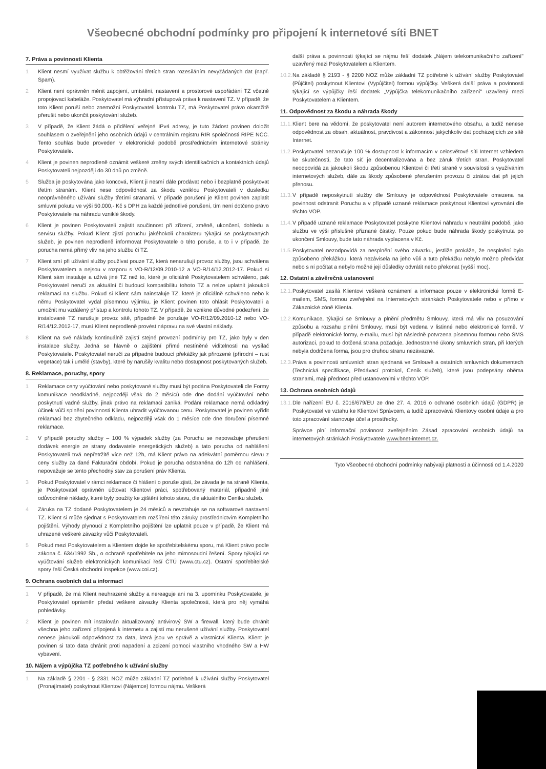Všeobecné obchodní podmínky pro připojení k internetové síti BNET
7. Práva a povinnosti Klienta
1 Klient nesmí využívat službu k obtěžování třetích stran rozesíláním nevyžádaných dat (např. Spam).
2 Klient není oprávněn měnit zapojení, umístění, nastavení a prostorové uspořádání TZ včetně propojovací kabeláže. Poskytovatel má výhradní přístupová práva k nastavení TZ. V případě, že toto Klient poruší nebo znemožní Poskytovateli kontrolu TZ, má Poskytovatel právo okamžitě přerušit nebo ukončit poskytování služeb.
3 V případě, že Klient žádá o přidělení veřejné IPv4 adresy, je tuto žádost povinen doložit souhlasem o zveřejnění jeho osobních údajů v centrálním registru RIR společnosti RIPE NCC. Tento souhlas bude proveden v elektronické podobě prostřednictvím internetové stránky Poskytovatele.
4 Klient je povinen neprodleně oznámit veškeré změny svých identifikačních a kontaktních údajů Poskytovateli nejpozději do 30 dnů po změně.
5 Služba je poskytována jako koncová, Klient ji nesmí dále prodávat nebo i bezplatně poskytovat třetím stranám. Klient nese odpovědnost za škodu vzniklou Poskytovateli v dusledku neoprávněného užívání služby třetími stranami. V případě porušení je Klient povinen zaplatit smluvní pokutu ve výši 50.000,- Kč s DPH za každé jednotlivé porušení, tím není dotčeno právo Poskytovatele na náhradu vzniklé škody.
6 Klient je povinen Poskytovateli zajistit součinnost při zřízení, změně, ukončení, dohledu a servisu služby. Pokud Klient zjistí poruchu jakéhokoli charakteru týkající se poskytovaných služeb, je povinen neprodleně informovat Poskytovatele o této poruše, a to i v případě, že porucha nemá přímý vliv na jeho službu či TZ.
7 Klient smí při užívání služby používat pouze TZ, která nenarušují provoz služby, jsou schválena Poskytovatelem a nejsou v rozporu s VO-R/12/09.2010-12 a VO-R/14/12.2012-17. Pokud si Klient sám instaluje a užívá jiné TZ než to, které je oficiálně Poskytovatelem schváleno, pak Poskytovatel neručí za aktuální či budoucí kompatibilitu tohoto TZ a nelze uplatnit jakoukoli reklamaci na službu. Pokud si Klient sám nainstaluje TZ, které je oficiálně schváleno nebo k němu Poskytovatel vydal písemnou výjimku, je Klient povinen toto ohlásit Poskytovateli a umožnit mu vzdálený přístup a kontrolu tohoto TZ. V případě, že vznikne důvodné podezření, že instalované TZ narušuje provoz sítě, případně že porušuje VO-R/12/09.2010-12 nebo VO-R/14/12.2012-17, musí Klient neprodleně provést nápravu na své vlastní náklady.
8 Klient na své náklady kontinuálně zajistí stejné provozní podmínky pro TZ, jako byly v den instalace služby. Jedná se hlavně o zajištění přímé nestíněné viditelnosti na vysílač Poskytovatele. Poskytovatel neručí za případné budoucí překážky jak přirozené (přírodní – rust vegetace) tak i umělé (stavby), které by narušily kvalitu nebo dostupnost poskytovaných služeb.
8. Reklamace, poruchy, spory
1 Reklamace ceny vyúčtování nebo poskytované služby musí být podána Poskytovateli dle Formy komunikace neodkladně, nejpozději však do 2 měsíců ode dne dodání vyúčtování nebo poskytnutí vadné služby, jinak právo na reklamaci zaniká. Podání reklamace nemá odkladný účinek vůči splnění povinnosti Klienta uhradit vyúčtovanou cenu. Poskytovatel je povinen vyřídit reklamaci bez zbytečného odkladu, nejpozději však do 1 měsíce ode dne doručení písemné reklamace.
2 V případě poruchy služby – 100 % výpadek služby (za Poruchu se nepovažuje přerušení dodávek energie ze strany dodavatele energetických služeb) a tato porucha od nahlášení Poskytovateli trvá nepřetržitě více než 12h, má Klient právo na adekvátní poměrnou slevu z ceny služby za dané Fakturační období. Pokud je porucha odstraněna do 12h od nahlášení, nepovažuje se tento přechodný stav za porušení práv Klienta.
3 Pokud Poskytovatel v rámci reklamace či hlášení o poruše zjistí, že závada je na straně Klienta, je Poskytovatel oprávněn účtovat Klientovi práci, spotřebovaný materiál, případně jiné odůvodněné náklady, které byly použity ke zjištění tohoto stavu, dle aktuálního Ceníku služeb.
4 Záruka na TZ dodané Poskytovatelem je 24 měsíců a nevztahuje se na softwarové nastavení TZ. Klient si může sjednat s Poskytovatelem rozšíření této záruky prostřednictvím Kompletního pojištění. Výhody plynoucí z Kompletního pojištění lze uplatnit pouze v případě, že Klient má uhrazené veškeré závazky vůči Poskytovateli.
5 Pokud mezi Poskytovatelem a Klientem dojde ke spotřebitelskému sporu, má Klient právo podle zákona č. 634/1992 Sb., o ochraně spotřebitele na jeho mimosoudní řešení. Spory týkající se vyúčtování služeb elektronických komunikací řeší ČTÚ (www.ctu.cz). Ostatní spotřebitelské spory řeší Česká obchodní inspekce (www.coi.cz).
9. Ochrana osobních dat a informací
1 V případě, že má Klient neuhrazené služby a nereaguje ani na 3. upomínku Poskytovatele, je Poskytovatel oprávněn předat veškeré závazky Klienta společnosti, která pro něj vymáhá pohledávky.
2 Klient je povinen mít instalován aktualizovaný antivirový SW a firewall, který bude chránit všechna jeho zařízení připojená k internetu a zajistí mu nerušené užívání služby. Poskytovatel nenese jakoukoli odpovědnost za data, která jsou ve správě a vlastnictví Klienta. Klient je povinen si tato data chránit proti napadení a zcizení pomocí vlastního vhodného SW a HW vybavení.
10. Nájem a výpůjčka TZ potřebného k užívání služby
1 Na základě § 2201 - § 2331 NOZ může základní TZ potřebné k užívání služby Poskytovatel (Pronajímatel) poskytnout Klientovi (Nájemce) formou nájmu. Veškerá
další práva a povinnosti týkající se nájmu řeší dodatek „Nájem telekomunikačního zařízení" uzavřený mezi Poskytovatelem a Klientem.
10.2. Na základě § 2193 - § 2200 NOZ může základní TZ potřebné k užívání služby Poskytovatel (Půjčitel) poskytnout Klientovi (Vypůjčitel) formou výpůjčky. Veškerá další práva a povinnosti týkající se výpůjčky řeší dodatek „Výpůjčka telekomunikačního zařízení" uzavřený mezi Poskytovatelem a Klientem.
11. Odpovědnost za škodu a náhrada škody
11.1. Klient bere na vědomí, že poskytovatel není autorem internetového obsahu, a tudíž nenese odpovědnost za obsah, aktuálnost, pravdivost a zákonnost jakýchkoliv dat pocházejících ze sítě Internet.
11.2. Poskytovatel nezaručuje 100 % dostupnost k informacím v celosvětové síti Internet vzhledem ke skutečnosti, že tato síť je decentralizována a bez záruk třetích stran. Poskytovatel neodpovídá za jakoukoli škodu způsobenou Klientovi či třetí straně v souvislosti s využíváním internetových služeb, dále za škody způsobené přerušením provozu či ztrátou dat při jejich přenosu.
11.3. V případě neposkytnutí služby dle Smlouvy je odpovědnost Poskytovatele omezena na povinnost odstranit Poruchu a v případě uznané reklamace poskytnout Klientovi vyrovnání dle těchto VOP.
11.4. V případě uznané reklamace Poskytovatel poskytne Klientovi náhradu v neutrální podobě, jako službu ve výši příslušné přiznané částky. Pouze pokud bude náhrada škody poskytnuta po ukončení Smlouvy, bude tato náhrada vyplacena v Kč.
11.5. Poskytovatel nezodpovídá za nesplnění svého závazku, jestliže prokáže, že nesplnění bylo způsobeno překážkou, která nezávisela na jeho vůli a tuto překážku nebylo možno předvídat nebo s ní počítat a nebylo možné její důsledky odvrátit nebo překonat (vyšší moc).
12. Ostatní a závěrečná ustanovení
12.1. Poskytovatel zasílá Klientovi veškerá oznámení a informace pouze v elektronické formě E-mailem, SMS, formou zveřejnění na Internetových stránkách Poskytovatele nebo v přímo v Zákaznické zóně Klienta.
12.2. Komunikace, týkající se Smlouvy a plnění předmětu Smlouvy, která má vliv na posuzování způsobu a rozsahu plnění Smlouvy, musí být vedena v listinné nebo elektronické formě. V případě elektronické formy, e-mailu, musí být následně potvrzena písemnou formou nebo SMS autorizací, pokud to dotčená strana požaduje. Jednostranné úkony smluvních stran, při kterých nebyla dodržena forma, jsou pro druhou stranu nezávazné.
12.3. Práva a povinnosti smluvních stran sjednaná ve Smlouvě a ostatních smluvních dokumentech (Technická specifikace, Předávací protokol, Ceník služeb), které jsou podepsány oběma stranami, mají přednost před ustanoveními v těchto VOP.
13. Ochrana osobních údajů
13.1. Dle nařízení EU č. 2016/679/EU ze dne 27. 4. 2016 o ochraně osobních údajů (GDPR) je Poskytovatel ve vztahu ke Klientovi Správcem, a tudíž zpracovává Klientovy osobní údaje a pro toto zpracování stanovuje účel a prostředky.
Správce plní informační povinnost zveřejněním Zásad zpracování osobních údajů na internetových stránkách Poskytovatele www.bnet-internet.cz.
Tyto Všeobecné obchodní podmínky nabývají platnosti a účinnosti od 1.4.2020